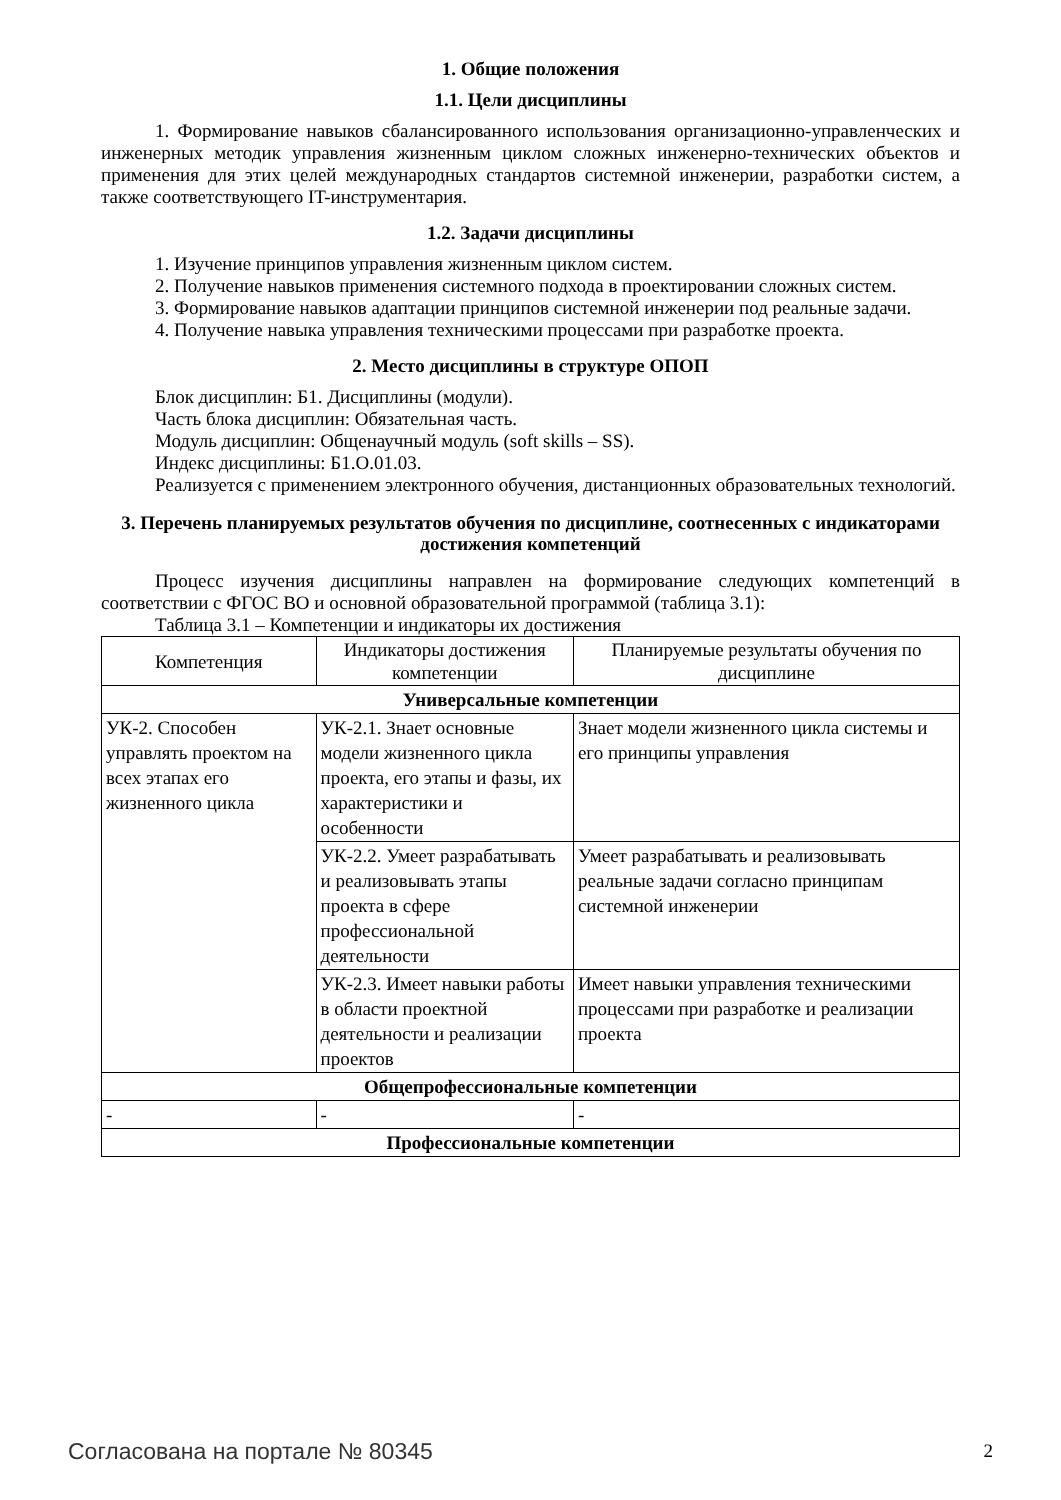1. Общие положения
1.1. Цели дисциплины
1. Формирование навыков сбалансированного использования организационно-управленческих и инженерных методик управления жизненным циклом сложных инженерно-технических объектов и применения для этих целей международных стандартов системной инженерии, разработки систем, а также соответствующего IT-инструментария.
1.2. Задачи дисциплины
1. Изучение принципов управления жизненным циклом систем.
2. Получение навыков применения системного подхода в проектировании сложных систем.
3. Формирование навыков адаптации принципов системной инженерии под реальные задачи.
4. Получение навыка управления техническими процессами при разработке проекта.
2. Место дисциплины в структуре ОПОП
Блок дисциплин: Б1. Дисциплины (модули).
Часть блока дисциплин: Обязательная часть.
Модуль дисциплин: Общенаучный модуль (soft skills – SS).
Индекс дисциплины: Б1.О.01.03.
Реализуется с применением электронного обучения, дистанционных образовательных технологий.
3. Перечень планируемых результатов обучения по дисциплине, соотнесенных с индикаторами достижения компетенций
Процесс изучения дисциплины направлен на формирование следующих компетенций в соответствии с ФГОС ВО и основной образовательной программой (таблица 3.1):
Таблица 3.1 – Компетенции и индикаторы их достижения
| Компетенция | Индикаторы достижения компетенции | Планируемые результаты обучения по дисциплине |
| --- | --- | --- |
| Универсальные компетенции | | |
| УК-2. Способен управлять проектом на всех этапах его жизненного цикла | УК-2.1. Знает основные модели жизненного цикла проекта, его этапы и фазы, их характеристики и особенности | Знает модели жизненного цикла системы и его принципы управления |
| | УК-2.2. Умеет разрабатывать и реализовывать этапы проекта в сфере профессиональной деятельности | Умеет разрабатывать и реализовывать реальные задачи согласно принципам системной инженерии |
| | УК-2.3. Имеет навыки работы в области проектной деятельности и реализации проектов | Имеет навыки управления техническими процессами при разработке и реализации проекта |
| Общепрофессиональные компетенции | | |
| - | - | - |
| Профессиональные компетенции | | |
Согласована на портале № 80345 2